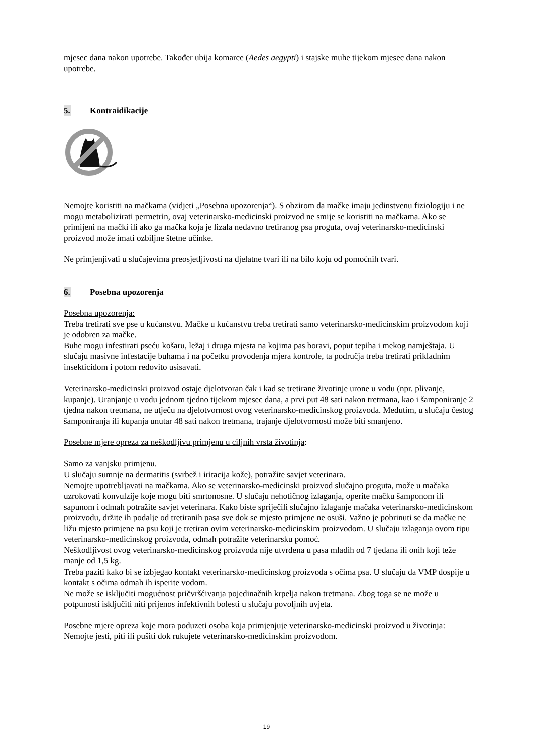mjesec dana nakon upotrebe. Također ubija komarce (Aedes aegypti) i stajske muhe tijekom mjesec dana nakon upotrebe.
5. Kontraidikacije
Nemojte koristiti na mačkama (vidjeti „Posebna upozorenja“). S obzirom da mačke imaju jedinstvenu fiziologiju i ne mogu metabolizirati permetrin, ovaj veterinarsko-medicinski proizvod ne smije se koristiti na mačkama. Ako se primijeni na mački ili ako ga mačka koja je lizala nedavno tretiranog psa proguta, ovaj veterinarsko-medicinski proizvod može imati ozbiljne štetne učinke.
Ne primjenjivati u slučajevima preosjetljivosti na djelatne tvari ili na bilo koju od pomoćnih tvari.
6. Posebna upozorenja
Posebna upozorenja:
Treba tretirati sve pse u kućanstvu. Mačke u kućanstvu treba tretirati samo veterinarsko-medicinskim proizvodom koji je odobren za mačke.
Buhe mogu infestirati pseću košaru, ležaj i druga mjesta na kojima pas boravi, poput tepiha i mekog namještaja. U slučaju masivne infestacije buhama i na početku provođenja mjera kontrole, ta područja treba tretirati prikladnim insekticidom i potom redovito usisavati.
Veterinarsko-medicinski proizvod ostaje djelotvoran čak i kad se tretirane životinje urone u vodu (npr. plivanje, kupanje). Uranjanje u vodu jednom tjedno tijekom mjesec dana, a prvi put 48 sati nakon tretmana, kao i šamponiranje 2 tjedna nakon tretmana, ne utječu na djelotvornost ovog veterinarsko-medicinskog proizvoda. Međutim, u slučaju čestog šamponiranja ili kupanja unutar 48 sati nakon tretmana, trajanje djelotvornosti može biti smanjeno.
Posebne mjere opreza za neškodljivu primjenu u ciljnih vrsta životinja:
Samo za vanjsku primjenu.
U slučaju sumnje na dermatitis (svrbež i iritacija kože), potražite savjet veterinara.
Nemojte upotrebljavati na mačkama. Ako se veterinarsko-medicinski proizvod slučajno proguta, može u mačaka uzrokovati konvulzije koje mogu biti smrtonosne. U slučaju nehotičnog izlaganja, operite mačku šamponom ili sapunom i odmah potražite savjet veterinara. Kako biste spriječili slučajno izlaganje mačaka veterinarsko-medicinskom proizvodu, držite ih podalje od tretiranih pasa sve dok se mjesto primjene ne osuši. Važno je pobrinuti se da mačke ne ližu mjesto primjene na psu koji je tretiran ovim veterinarsko-medicinskim proizvodom. U slučaju izlaganja ovom tipu veterinarsko-medicinskog proizvoda, odmah potražite veterinarsku pomoć.
Neškodljivost ovog veterinarsko-medicinskog proizvoda nije utvrđena u pasa mlađih od 7 tjedana ili onih koji teže manje od 1,5 kg.
Treba paziti kako bi se izbjegao kontakt veterinarsko-medicinskog proizvoda s očima psa. U slučaju da VMP dospije u kontakt s očima odmah ih isperite vodom.
Ne može se isključiti mogućnost pričvršćivanja pojedinačnih krpelja nakon tretmana. Zbog toga se ne može u potpunosti isključiti niti prijenos infektivnih bolesti u slučaju povoljnih uvjeta.
Posebne mjere opreza koje mora poduzeti osoba koja primjenjuje veterinarsko-medicinski proizvod u životinja:
Nemojte jesti, piti ili pušiti dok rukujete veterinarsko-medicinskim proizvodom.
19